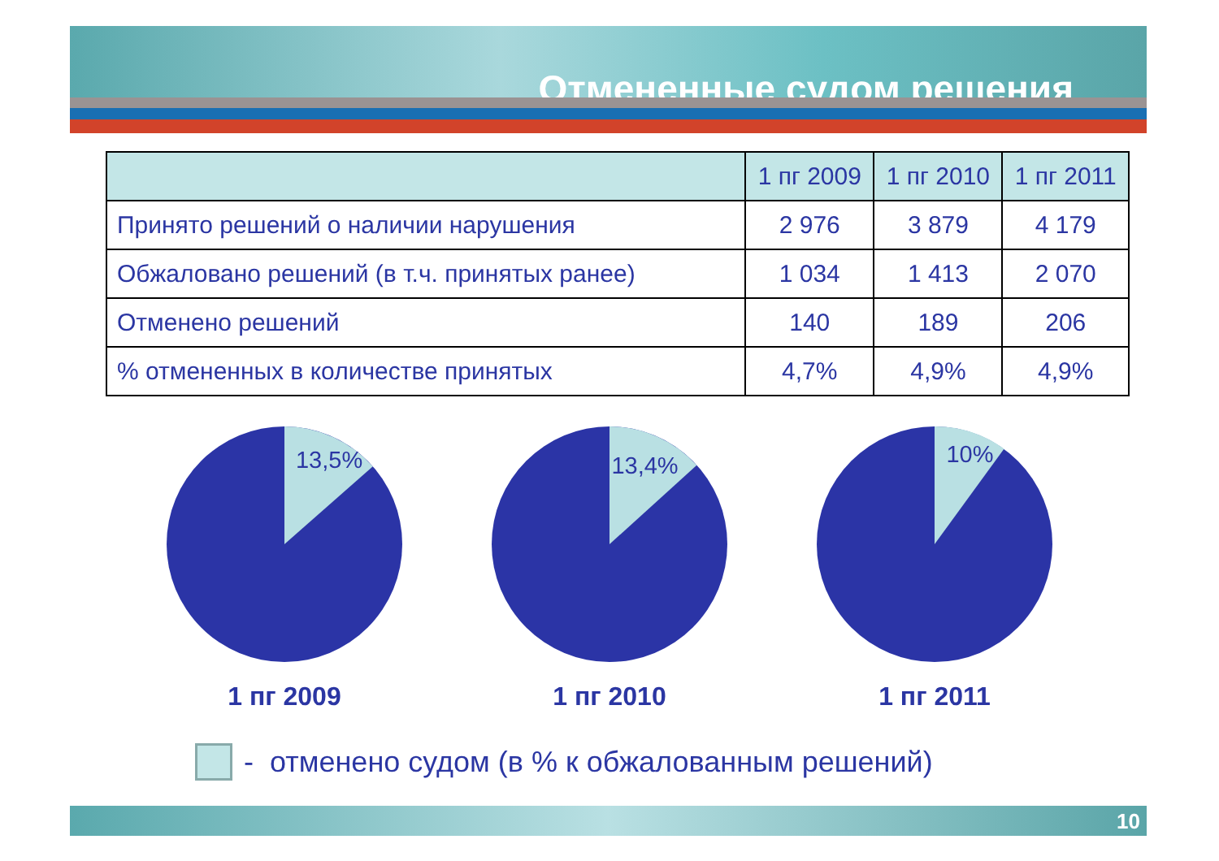Отмененные судом решения
| | 1 пг 2009 | 1 пг 2010 | 1 пг 2011 |
| --- | --- | --- | --- |
| Принято решений о наличии нарушения | 2 976 | 3 879 | 4 179 |
| Обжаловано решений (в т.ч. принятых ранее) | 1 034 | 1 413 | 2 070 |
| Отменено решений | 140 | 189 | 206 |
| % отмененных в количестве принятых | 4,7% | 4,9% | 4,9% |
13,5%
1 пг 2009
13,4%
1 пг 2010
10%
1 пг 2011
- отменено судом (в % к обжалованным решений)
10